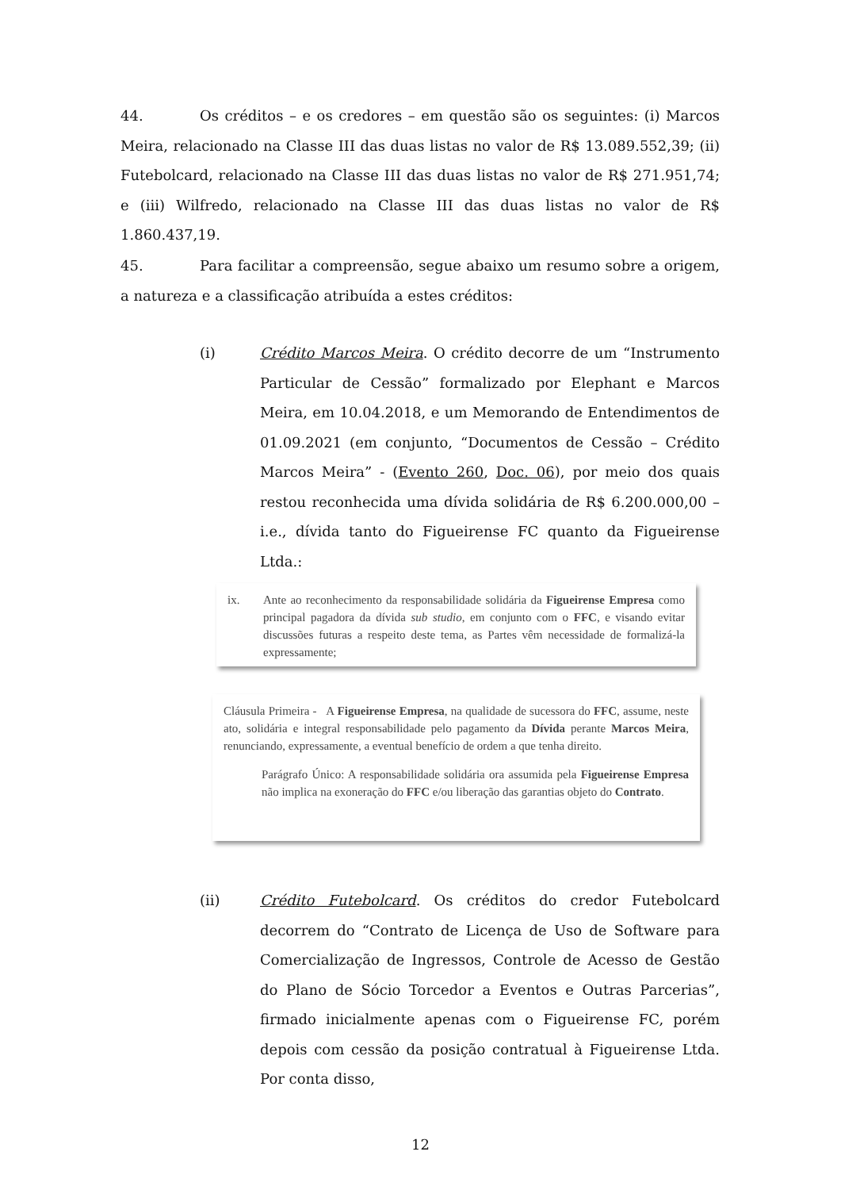44. Os créditos – e os credores – em questão são os seguintes: (i) Marcos Meira, relacionado na Classe III das duas listas no valor de R$ 13.089.552,39; (ii) Futebolcard, relacionado na Classe III das duas listas no valor de R$ 271.951,74; e (iii) Wilfredo, relacionado na Classe III das duas listas no valor de R$ 1.860.437,19.
45. Para facilitar a compreensão, segue abaixo um resumo sobre a origem, a natureza e a classificação atribuída a estes créditos:
(i) Crédito Marcos Meira. O crédito decorre de um “Instrumento Particular de Cessão” formalizado por Elephant e Marcos Meira, em 10.04.2018, e um Memorando de Entendimentos de 01.09.2021 (em conjunto, “Documentos de Cessão – Crédito Marcos Meira” - (Evento 260, Doc. 06), por meio dos quais restou reconhecida uma dívida solidária de R$ 6.200.000,00 – i.e., dívida tanto do Figueirense FC quanto da Figueirense Ltda.:
ix. Ante ao reconhecimento da responsabilidade solidária da Figueirense Empresa como principal pagadora da dívida sub studio, em conjunto com o FFC, e visando evitar discussões futuras a respeito deste tema, as Partes vêm necessidade de formalizá-la expressamente;
Cláusula Primeira - A Figueirense Empresa, na qualidade de sucessora do FFC, assume, neste ato, solidária e integral responsabilidade pelo pagamento da Dívida perante Marcos Meira, renunciando, expressamente, a eventual benefício de ordem a que tenha direito.
Parágrafo Único: A responsabilidade solidária ora assumida pela Figueirense Empresa não implica na exoneração do FFC e/ou liberação das garantias objeto do Contrato.
(ii) Crédito Futebolcard. Os créditos do credor Futebolcard decorrem do “Contrato de Licença de Uso de Software para Comercialização de Ingressos, Controle de Acesso de Gestão do Plano de Sócio Torcedor a Eventos e Outras Parcerias”, firmado inicialmente apenas com o Figueirense FC, porém depois com cessão da posição contratual à Figueirense Ltda. Por conta disso,
12